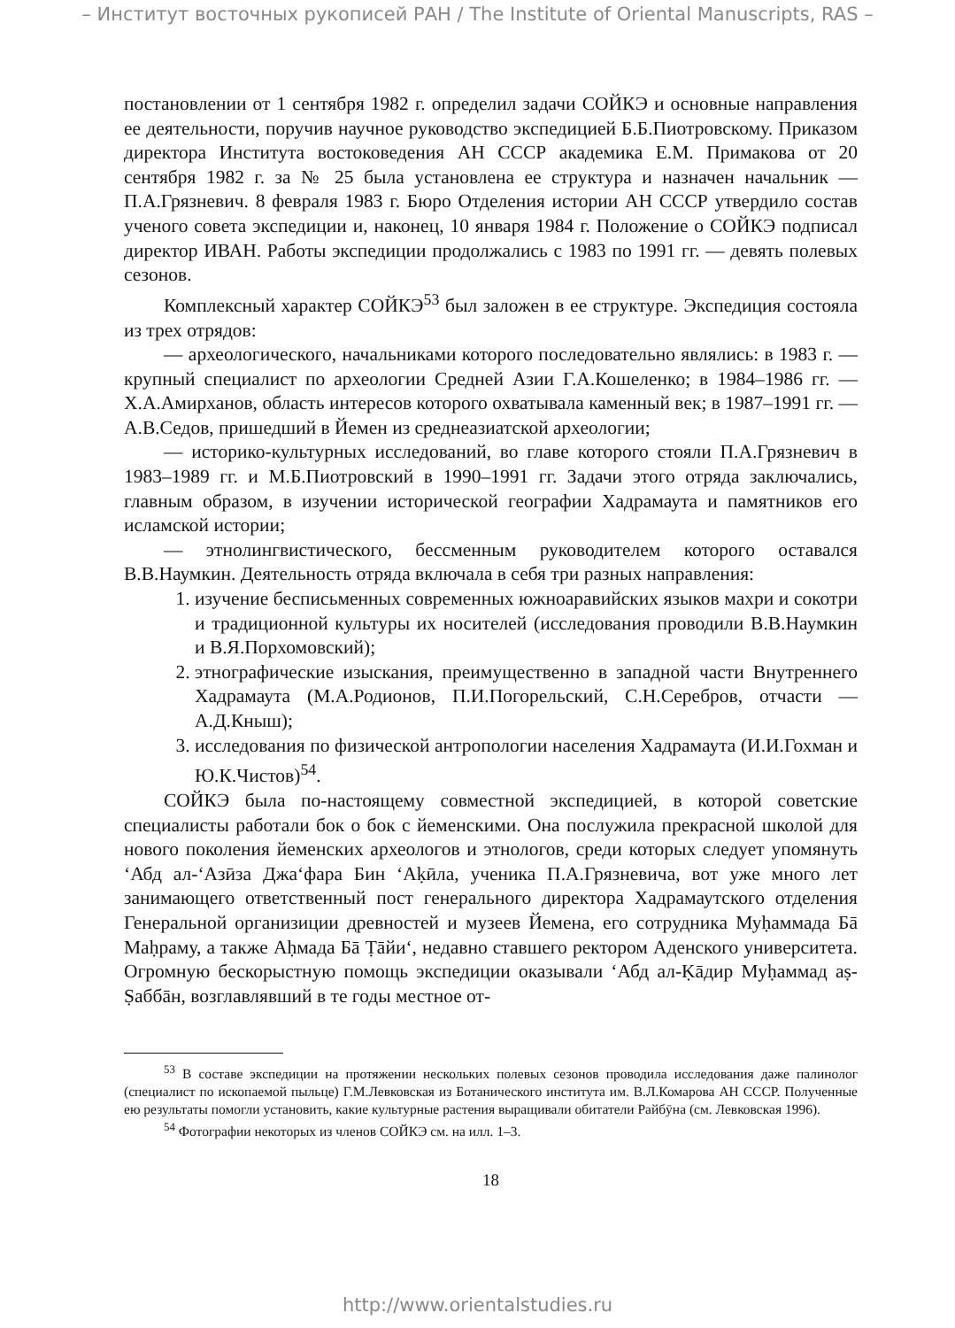– Институт восточных рукописей РАН / The Institute of Oriental Manuscripts, RAS –
постановлении от 1 сентября 1982 г. определил задачи СОЙКЭ и основные направления ее деятельности, поручив научное руководство экспедицией Б.Б.Пиотровскому. Приказом директора Института востоковедения АН СССР академика Е.М. Примакова от 20 сентября 1982 г. за № 25 была установлена ее структура и назначен начальник — П.А.Грязневич. 8 февраля 1983 г. Бюро Отделения истории АН СССР утвердило состав ученого совета экспедиции и, наконец, 10 января 1984 г. Положение о СОЙКЭ подписал директор ИВАН. Работы экспедиции продолжались с 1983 по 1991 гг. — девять полевых сезонов.
Комплексный характер СОЙКЭ<sup>53</sup> был заложен в ее структуре. Экспедиция состояла из трех отрядов:
— археологического, начальниками которого последовательно являлись: в 1983 г. — крупный специалист по археологии Средней Азии Г.А.Кошеленко; в 1984–1986 гг. — Х.А.Амирханов, область интересов которого охватывала каменный век; в 1987–1991 гг. — А.В.Седов, пришедший в Йемен из среднеазиатской археологии;
— историко-культурных исследований, во главе которого стояли П.А.Грязневич в 1983–1989 гг. и М.Б.Пиотровский в 1990–1991 гг. Задачи этого отряда заключались, главным образом, в изучении исторической географии Хадрамаута и памятников его исламской истории;
— этнолингвистического, бессменным руководителем которого оставался В.В.Наумкин. Деятельность отряда включала в себя три разных направления:
1. изучение бесписьменных современных южноаравийских языков махри и сокотри и традиционной культуры их носителей (исследования проводили В.В.Наумкин и В.Я.Порхомовский);
2. этнографические изыскания, преимущественно в западной части Внутреннего Хадрамаута (М.А.Родионов, П.И.Погорельский, С.Н.Серебров, отчасти — А.Д.Кныш);
3. исследования по физической антропологии населения Хадрамаута (И.И.Гохман и Ю.К.Чистов)<sup>54</sup>.
СОЙКЭ была по-настоящему совместной экспедицией, в которой советские специалисты работали бок о бок с йеменскими. Она послужила прекрасной школой для нового поколения йеменских археологов и этнологов, среди которых следует упомянуть ‘Абд ал-‘Азӣза Джа‘фара Бин ‘Аḳӣла, ученика П.А.Грязневича, вот уже много лет занимающего ответственный пост генерального директора Хадрамаутского отделения Генеральной организиции древностей и музеев Йемена, его сотрудника Муḥаммада Бā Маḥраму, а также Аḥмада Бā Ṭāйи‘, недавно ставшего ректором Аденского университета. Огромную бескорыстную помощь экспедиции оказывали ‘Абд ал-Ḳāдир Муḥаммад аṣ-Ṣаббāн, возглавлявший в те годы местное от-
<sup>53</sup> В составе экспедиции на протяжении нескольких полевых сезонов проводила исследования даже палинолог (специалист по ископаемой пыльце) Г.М.Левковская из Ботанического института им. В.Л.Комарова АН СССР. Полученные ею результаты помогли установить, какие культурные растения выращивали обитатели Райбӯна (см. Левковская 1996).
<sup>54</sup> Фотографии некоторых из членов СОЙКЭ см. на илл. 1–3.
18
http://www.orientalstudies.ru